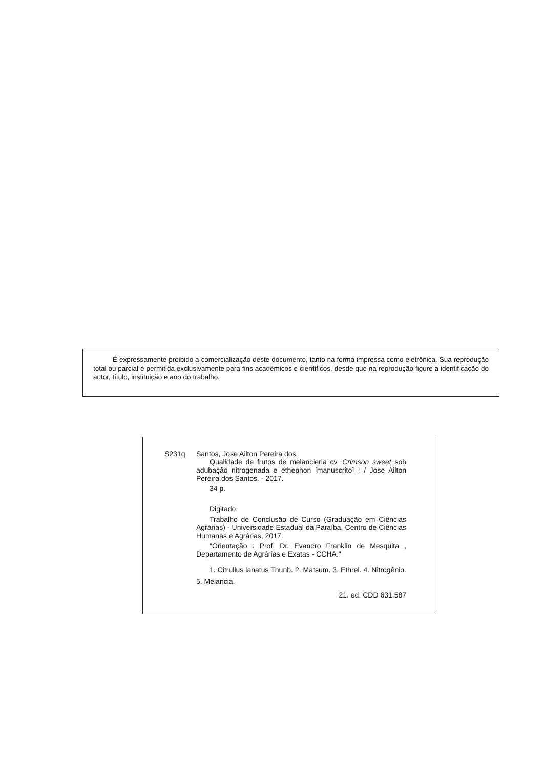É expressamente proibido a comercialização deste documento, tanto na forma impressa como eletrônica. Sua reprodução total ou parcial é permitida exclusivamente para fins acadêmicos e científicos, desde que na reprodução figure a identificação do autor, título, instituição e ano do trabalho.
S231q Santos, Jose Ailton Pereira dos.
Qualidade de frutos de melancieria cv. Crimson sweet sob adubação nitrogenada e ethephon [manuscrito] : / Jose Ailton Pereira dos Santos. - 2017.
34 p.
Digitado.
Trabalho de Conclusão de Curso (Graduação em Ciências Agrárias) - Universidade Estadual da Paraíba, Centro de Ciências Humanas e Agrárias, 2017.
"Orientação : Prof. Dr. Evandro Franklin de Mesquita , Departamento de Agrárias e Exatas - CCHA."
1. Citrullus lanatus Thunb. 2. Matsum. 3. Ethrel. 4. Nitrogênio. 5. Melancia.
21. ed. CDD 631.587